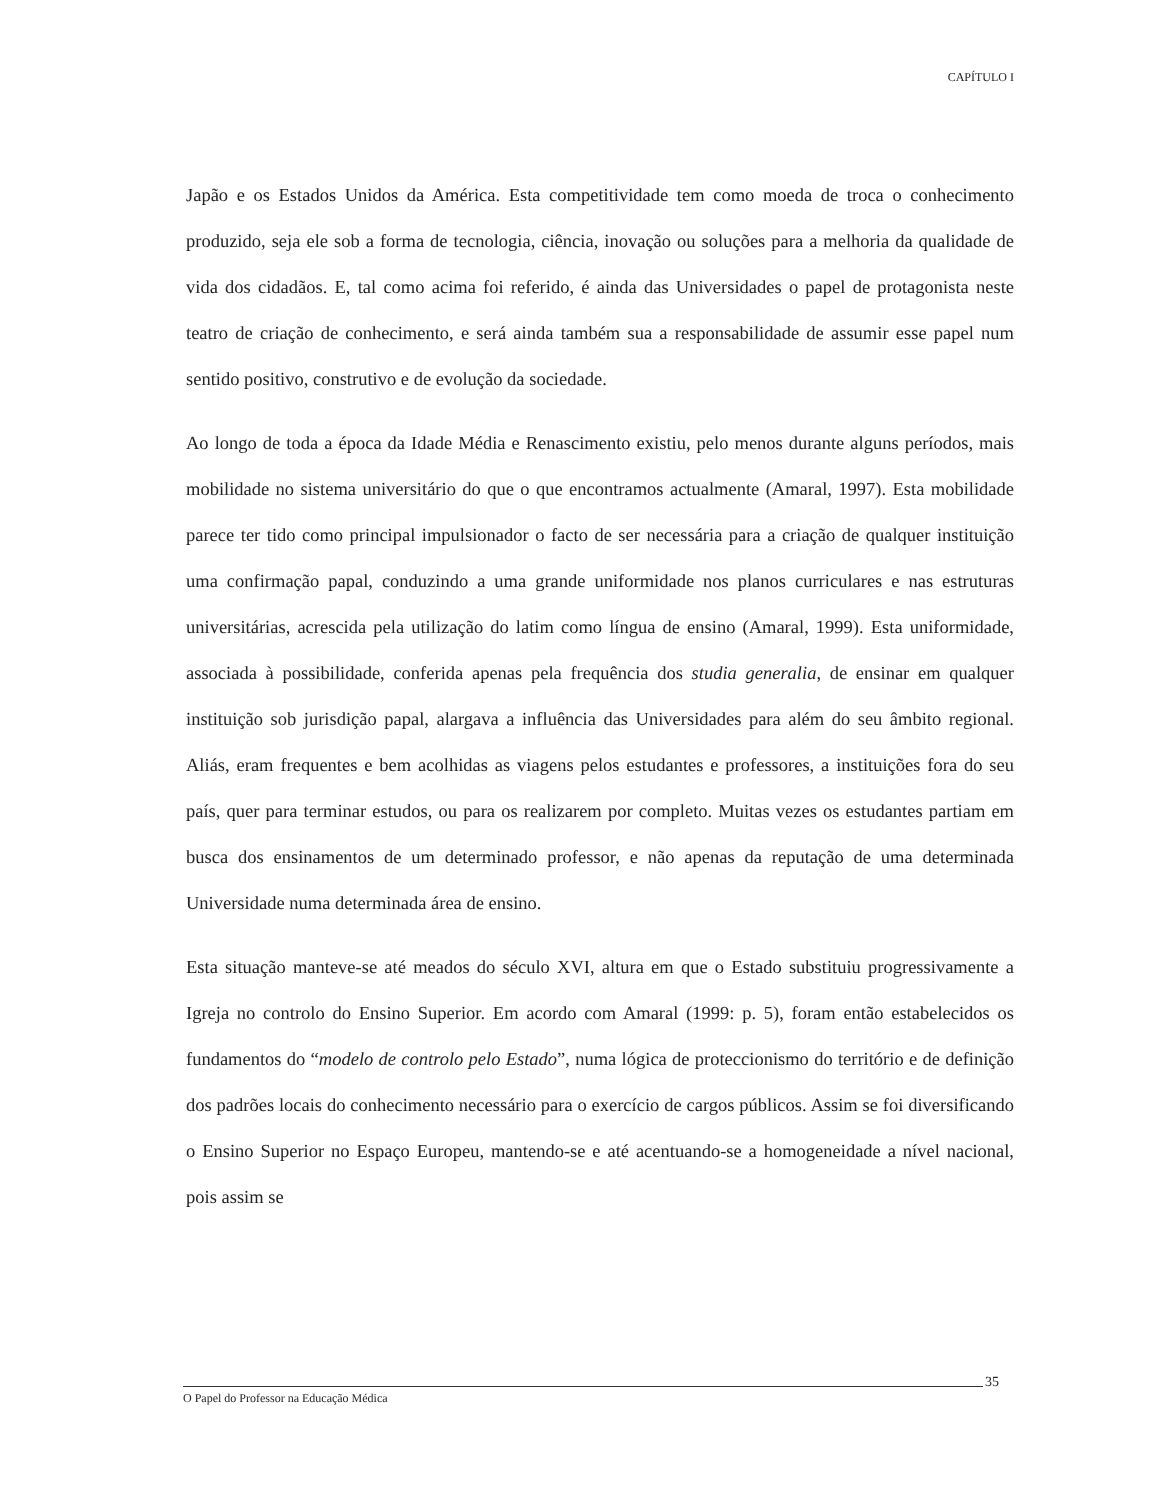CAPÍTULO I
Japão e os Estados Unidos da América. Esta competitividade tem como moeda de troca o conhecimento produzido, seja ele sob a forma de tecnologia, ciência, inovação ou soluções para a melhoria da qualidade de vida dos cidadãos. E, tal como acima foi referido, é ainda das Universidades o papel de protagonista neste teatro de criação de conhecimento, e será ainda também sua a responsabilidade de assumir esse papel num sentido positivo, construtivo e de evolução da sociedade.
Ao longo de toda a época da Idade Média e Renascimento existiu, pelo menos durante alguns períodos, mais mobilidade no sistema universitário do que o que encontramos actualmente (Amaral, 1997). Esta mobilidade parece ter tido como principal impulsionador o facto de ser necessária para a criação de qualquer instituição uma confirmação papal, conduzindo a uma grande uniformidade nos planos curriculares e nas estruturas universitárias, acrescida pela utilização do latim como língua de ensino (Amaral, 1999). Esta uniformidade, associada à possibilidade, conferida apenas pela frequência dos studia generalia, de ensinar em qualquer instituição sob jurisdição papal, alargava a influência das Universidades para além do seu âmbito regional. Aliás, eram frequentes e bem acolhidas as viagens pelos estudantes e professores, a instituições fora do seu país, quer para terminar estudos, ou para os realizarem por completo. Muitas vezes os estudantes partiam em busca dos ensinamentos de um determinado professor, e não apenas da reputação de uma determinada Universidade numa determinada área de ensino.
Esta situação manteve-se até meados do século XVI, altura em que o Estado substituiu progressivamente a Igreja no controlo do Ensino Superior. Em acordo com Amaral (1999: p. 5), foram então estabelecidos os fundamentos do “modelo de controlo pelo Estado”, numa lógica de proteccionismo do território e de definição dos padrões locais do conhecimento necessário para o exercício de cargos públicos. Assim se foi diversificando o Ensino Superior no Espaço Europeu, mantendo-se e até acentuando-se a homogeneidade a nível nacional, pois assim se
35
O Papel do Professor na Educação Médica